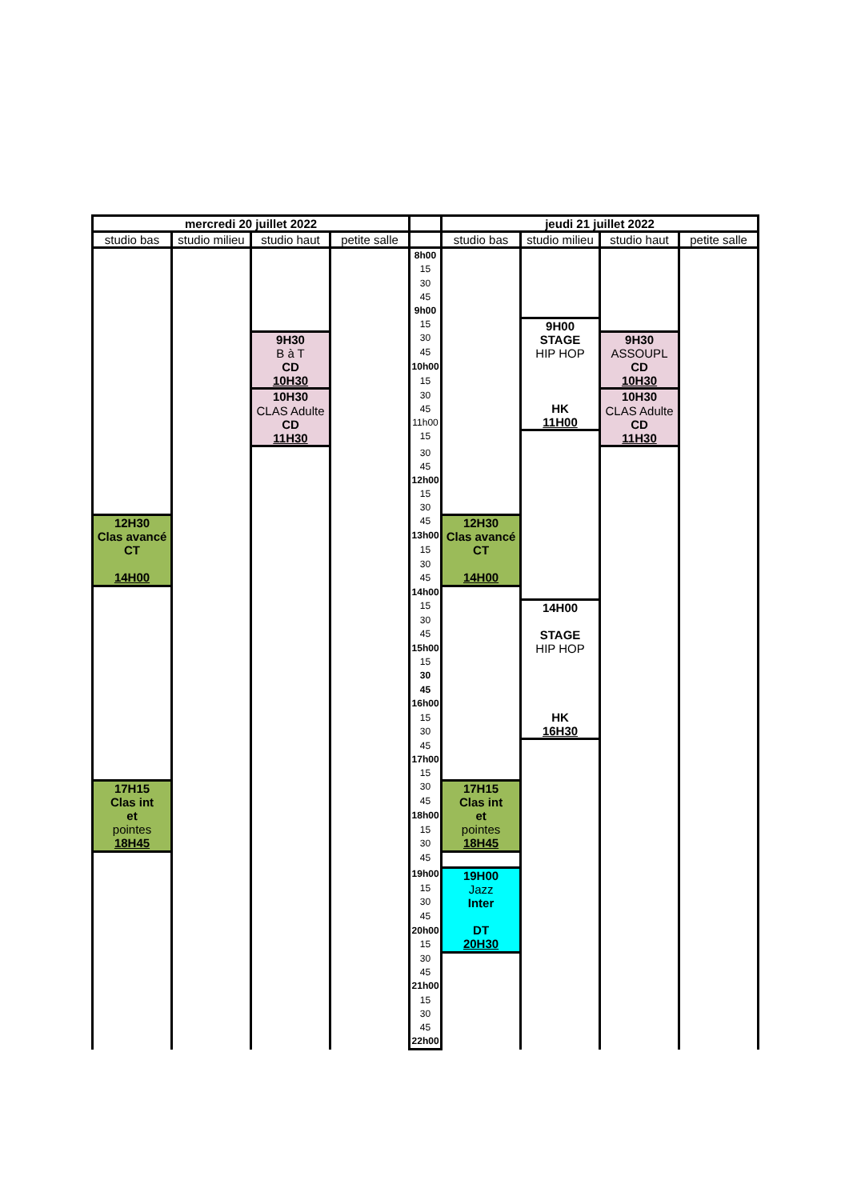| mercredi 20 juillet 2022 | | | | | jeudi 21 juillet 2022 | | | |
| --- | --- | --- | --- | --- | --- | --- | --- | --- |
| studio bas | studio milieu | studio haut | petite salle | | studio bas | studio milieu | studio haut | petite salle |
| | | | | 8h00 | | | | |
| | | | | 15 | | | | |
| | | | | 30 | | | | |
| | | | | 45 | | | | |
| | | | | 9h00 | | | | |
| | | | | 15 | | 9H00 STAGE HIP HOP HK 11H00 | | |
| | | 9H30 B à T CD 10H30 | | 30 | | | 9H30 ASSOUPL CD 10H30 | |
| | | | | 45 | | | | |
| | | | | 10h00 | | | | |
| | | | | 15 | | | | |
| | | 10H30 CLAS Adulte CD 11H30 | | 30 | | | 10H30 CLAS Adulte CD 11H30 | |
| | | | | 45 | | | | |
| | | | | 11h00 | | | | |
| | | | | 15 | | | | |
| | | | | 30 | | | | |
| | | | | 45 | | | | |
| | | | | 12h00 | | | | |
| | | | | 15 | | | | |
| | | | | 30 | | | | |
| 12H30 Clas avancé CT 14H00 | | | | 45 | 12H30 Clas avancé CT 14H00 | | | |
| | | | | 13h00 | | | | |
| | | | | 15 | | | | |
| | | | | 30 | | | | |
| | | | | 45 | | | | |
| | | | | 14h00 | | | | |
| | | | | 15 | | 14H00 STAGE HIP HOP HK 16H30 | | |
| | | | | 30 | | | | |
| | | | | 45 | | | | |
| | | | | 15h00 | | | | |
| | | | | 15 | | | | |
| | | | | 30 | | | | |
| | | | | 45 | | | | |
| | | | | 16h00 | | | | |
| | | | | 15 | | | | |
| | | | | 30 | | | | |
| | | | | 45 | | | | |
| | | | | 17h00 | | | | |
| | | | | 15 | | | | |
| 17H15 Clas int et pointes 18H45 | | | | 30 | 17H15 Clas int et pointes 18H45 | | | |
| | | | | 45 | | | | |
| | | | | 18h00 | | | | |
| | | | | 15 | | | | |
| | | | | 30 | | | | |
| | | | | 45 | | | | |
| | | | | 19h00 | 19H00 Jazz Inter DT 20H30 | | | |
| | | | | 15 | | | | |
| | | | | 30 | | | | |
| | | | | 45 | | | | |
| | | | | 20h00 | | | | |
| | | | | 15 | | | | |
| | | | | 30 | | | | |
| | | | | 45 | | | | |
| | | | | 21h00 | | | | |
| | | | | 15 | | | | |
| | | | | 30 | | | | |
| | | | | 45 | | | | |
| | | | | 22h00 | | | | |